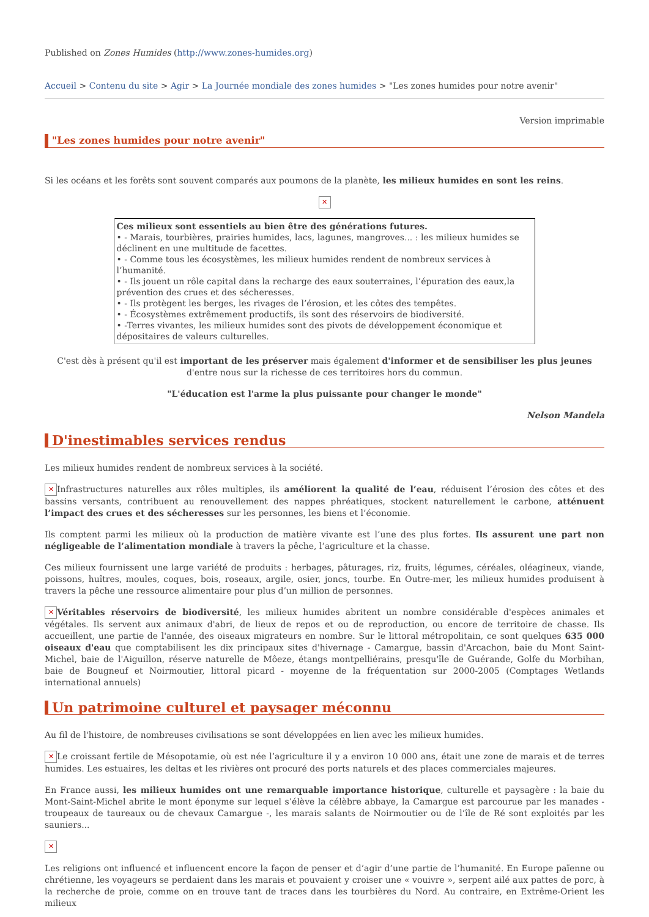Published on Zones Humides (http://www.zones-humides.org)
Accueil > Contenu du site > Agir > La Journée mondiale des zones humides > "Les zones humides pour notre avenir"
Version imprimable
"Les zones humides pour notre avenir"
Si les océans et les forêts sont souvent comparés aux poumons de la planète, les milieux humides en sont les reins.
✕
Ces milieux sont essentiels au bien être des générations futures.
• - Marais, tourbières, prairies humides, lacs, lagunes, mangroves... : les milieux humides se déclinent en une multitude de facettes.
• - Comme tous les écosystèmes, les milieux humides rendent de nombreux services à l’humanité.
• - Ils jouent un rôle capital dans la recharge des eaux souterraines, l’épuration des eaux,la prévention des crues et des sécheresses.
• - Ils protègent les berges, les rivages de l’érosion, et les côtes des tempêtes.
• - Écosystèmes extrêmement productifs, ils sont des réservoirs de biodiversité.
• -Terres vivantes, les milieux humides sont des pivots de développement économique et dépositaires de valeurs culturelles.
C'est dès à présent qu'il est important de les préserver mais également d'informer et de sensibiliser les plus jeunes d'entre nous sur la richesse de ces territoires hors du commun.
"L'éducation est l'arme la plus puissante pour changer le monde"
Nelson Mandela
D'inestimables services rendus
Les milieux humides rendent de nombreux services à la société.
✕ Infrastructures naturelles aux rôles multiples, ils améliorent la qualité de l’eau, réduisent l’érosion des côtes et des bassins versants, contribuent au renouvellement des nappes phréatiques, stockent naturellement le carbone, atténuent l’impact des crues et des sécheresses sur les personnes, les biens et l’économie.
Ils comptent parmi les milieux où la production de matière vivante est l’une des plus fortes. Ils assurent une part non négligeable de l’alimentation mondiale à travers la pêche, l’agriculture et la chasse.
Ces milieux fournissent une large variété de produits : herbages, pâturages, riz, fruits, légumes, céréales, oléagineux, viande, poissons, huîtres, moules, coques, bois, roseaux, argile, osier, joncs, tourbe. En Outre-mer, les milieux humides produisent à travers la pêche une ressource alimentaire pour plus d’un million de personnes.
✕ Véritables réservoirs de biodiversité, les milieux humides abritent un nombre considérable d'espèces animales et végétales. Ils servent aux animaux d'abri, de lieux de repos et ou de reproduction, ou encore de territoire de chasse. Ils accueillent, une partie de l'année, des oiseaux migrateurs en nombre. Sur le littoral métropolitain, ce sont quelques 635 000 oiseaux d'eau que comptabilisent les dix principaux sites d'hivernage - Camargue, bassin d'Arcachon, baie du Mont Saint-Michel, baie de l'Aiguillon, réserve naturelle de Môeze, étangs montpelliérains, presqu'île de Guérande, Golfe du Morbihan, baie de Bougneuf et Noirmoutier, littoral picard - moyenne de la fréquentation sur 2000-2005 (Comptages Wetlands international annuels)
Un patrimoine culturel et paysager méconnu
Au fil de l'histoire, de nombreuses civilisations se sont développées en lien avec les milieux humides.
✕ Le croissant fertile de Mésopotamie, où est née l’agriculture il y a environ 10 000 ans, était une zone de marais et de terres humides. Les estuaires, les deltas et les rivières ont procuré des ports naturels et des places commerciales majeures.
En France aussi, les milieux humides ont une remarquable importance historique, culturelle et paysagère : la baie du Mont-Saint-Michel abrite le mont éponyme sur lequel s’élève la célèbre abbaye, la Camargue est parcourue par les manades - troupeaux de taureaux ou de chevaux Camargue -, les marais salants de Noirmoutier ou de l’île de Ré sont exploités par les sauniers...
✕
Les religions ont influencé et influencent encore la façon de penser et d’agir d’une partie de l’humanité. En Europe païenne ou chrétienne, les voyageurs se perdaient dans les marais et pouvaient y croiser une « vouivre », serpent ailé aux pattes de porc, à la recherche de proie, comme on en trouve tant de traces dans les tourbières du Nord. Au contraire, en Extrême-Orient les milieux